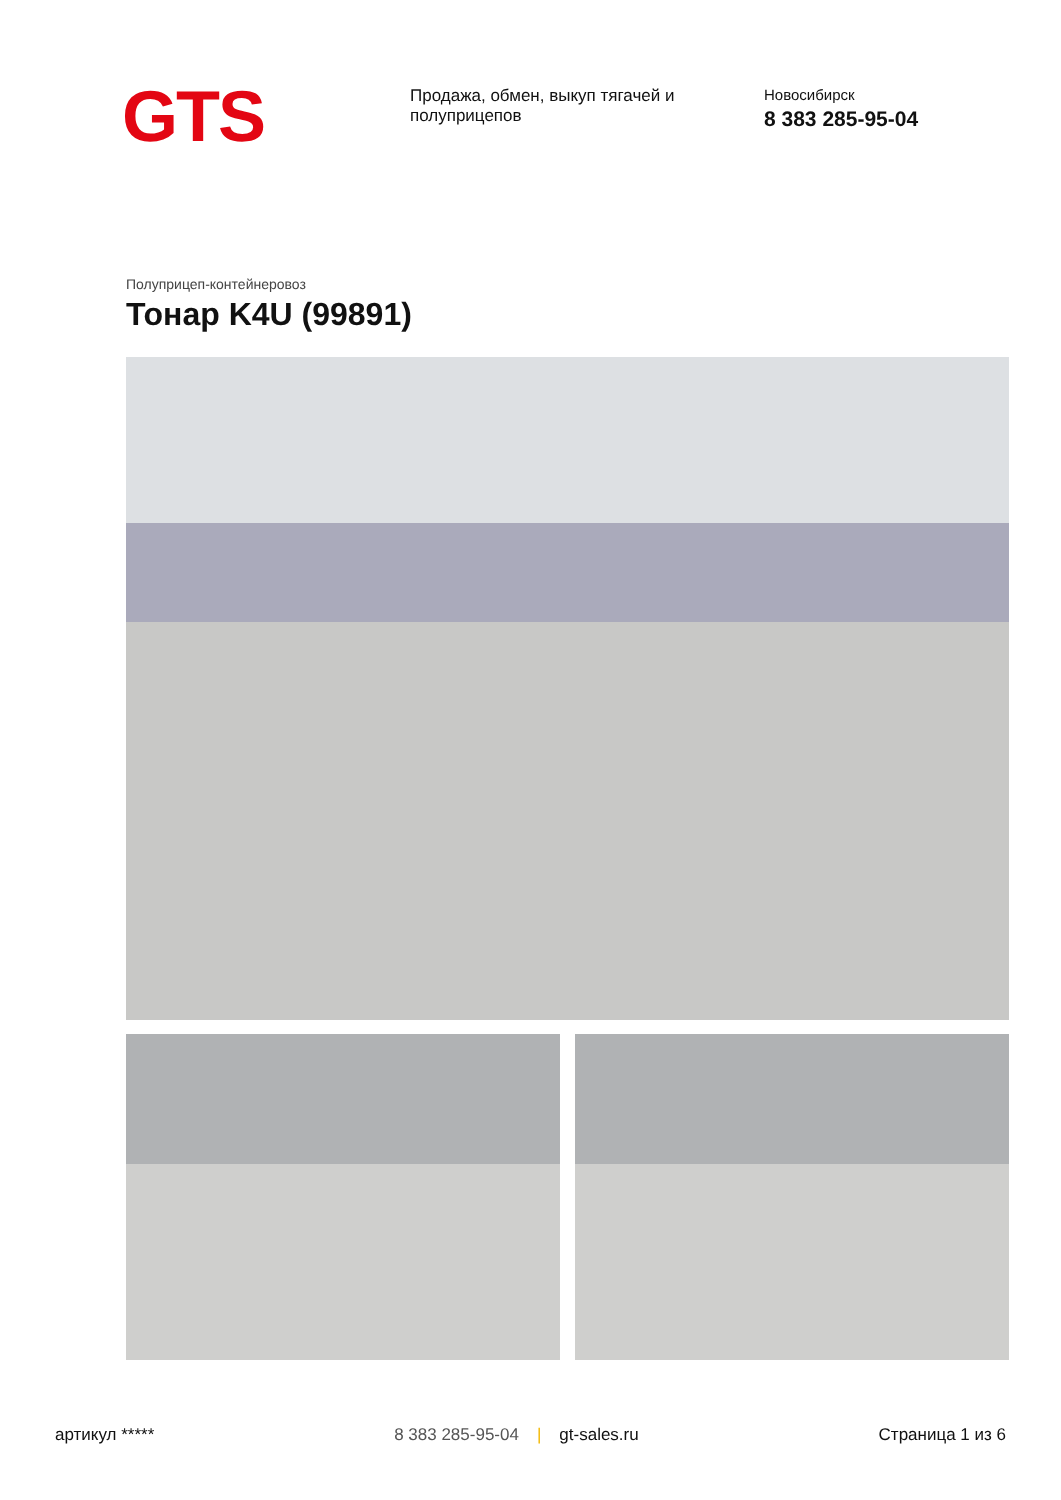GTS
Продажа, обмен, выкуп тягачей и полуприцепов
Новосибирск
8 383 285-95-04
Полуприцеп-контейнеровоз
Тонар K4U (99891)
артикул ***** 8 383 285-95-04 | gt-sales.ru Страница 1 из 6